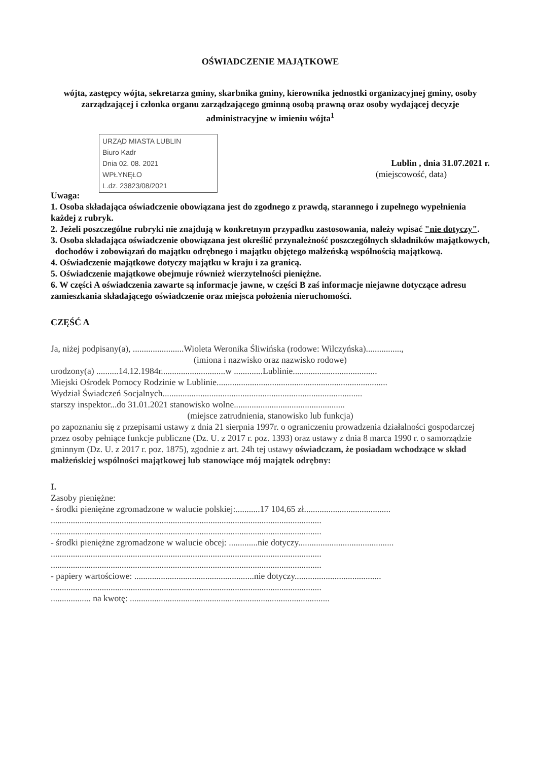OŚWIADCZENIE MAJĄTKOWE
wójta, zastępcy wójta, sekretarza gminy, skarbnika gminy, kierownika jednostki organizacyjnej gminy, osoby zarządzającej i członka organu zarządzającego gminną osobą prawną oraz osoby wydającej decyzje administracyjne w imieniu wójta<sup>1</sup>
URZĄD MIASTA LUBLIN
Biuro Kadr
Dnia 02. 08. 2021
WPŁYNĘŁO
L.dz. 23823/08/2021
Lublin , dnia 31.07.2021 r.
(miejscowość, data)
Uwaga:
1. Osoba składająca oświadczenie obowiązana jest do zgodnego z prawdą, starannego i zupełnego wypełnienia każdej z rubryk.
2. Jeżeli poszczególne rubryki nie znajdują w konkretnym przypadku zastosowania, należy wpisać "nie dotyczy".
3. Osoba składająca oświadczenie obowiązana jest określić przynależność poszczególnych składników majątkowych,
dochodów i zobowiązań do majątku odrębnego i majątku objętego małżeńską wspólnością majątkową.
4. Oświadczenie majątkowe dotyczy majątku w kraju i za granicą.
5. Oświadczenie majątkowe obejmuje również wierzytelności pieniężne.
6. W części A oświadczenia zawarte są informacje jawne, w części B zaś informacje niejawne dotyczące adresu zamieszkania składającego oświadczenie oraz miejsca położenia nieruchomości.
CZĘŚĆ A
Ja, niżej podpisany(a), .......................Wioleta Weronika Śliwińska (rodowe: Wilczyńska)................,
(imiona i nazwisko oraz nazwisko rodowe)
urodzony(a) ..........14.12.1984r.............................w .............Lublinie......................................
Miejski Ośrodek Pomocy Rodzinie w Lublinie.............................................................................
Wydział Świadczeń Socjalnych..........................................................................................
starszy inspektor...do 31.01.2021 stanowisko wolne..................................................
(miejsce zatrudnienia, stanowisko lub funkcja)
po zapoznaniu się z przepisami ustawy z dnia 21 sierpnia 1997r. o ograniczeniu prowadzenia działalności gospodarczej przez osoby pełniące funkcje publiczne (Dz. U. z 2017 r. poz. 1393) oraz ustawy z dnia 8 marca 1990 r. o samorządzie gminnym (Dz. U. z 2017 r. poz. 1875), zgodnie z art. 24h tej ustawy oświadczam, że posiadam wchodzące w skład małżeńskiej wspólności majątkowej lub stanowiące mój majątek odrębny:
I.
Zasoby pieniężne:
- środki pieniężne zgromadzone w walucie polskiej:...........17 104,65 zł.......................................
..........................................................................................................................
..........................................................................................................................
- środki pieniężne zgromadzone w walucie obcej: .............nie dotyczy...........................................
..........................................................................................................................
..........................................................................................................................
- papiery wartościowe: ......................................................nie dotyczy.......................................
..........................................................................................................................
.................. na kwotę: ..........................................................................................